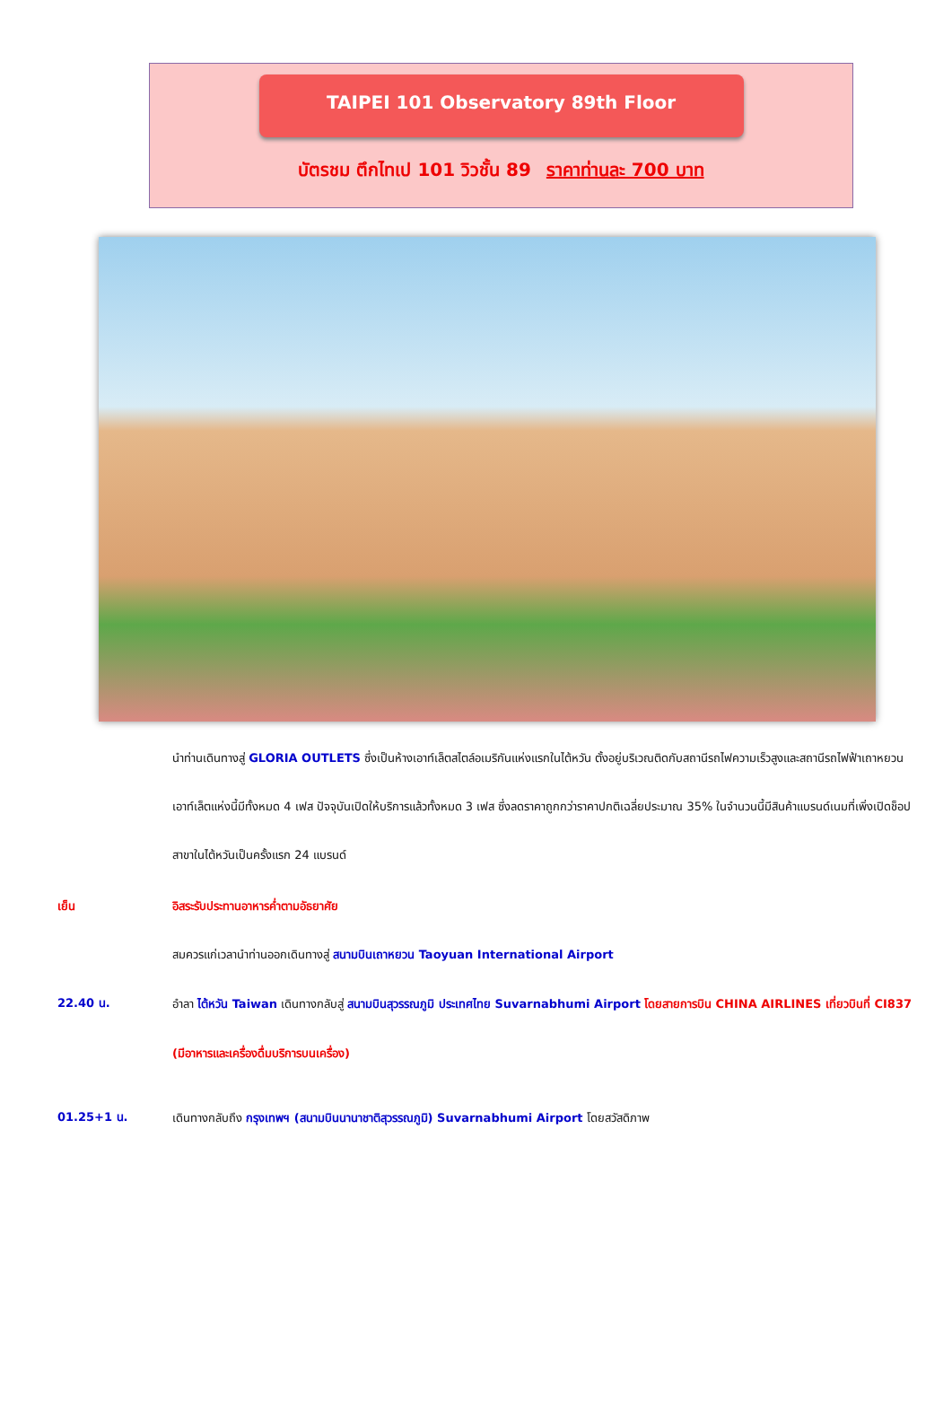TAIPEI 101 Observatory 89th Floor
บัตรชม ตึกไทเป 101 วิวชั้น 89 ราคาท่านละ 700 บาท
นำท่านเดินทางสู่ GLORIA OUTLETS ซึ่งเป็นห้างเอาท์เล็ตสไตล์อเมริกันแห่งแรกในไต้หวัน ตั้งอยู่บริเวณติดกับสถานีรถไฟความเร็วสูงและสถานีรถไฟฟ้าเถาหยวน เอาท์เล็ตแห่งนี้มีทั้งหมด 4 เฟส ปัจจุบันเปิดให้บริการแล้วทั้งหมด 3 เฟส ซึ่งลดราคาถูกกว่าราคาปกติเฉลี่ยประมาณ 35% ในจำนวนนี้มีสินค้าแบรนด์เนมที่เพิ่งเปิดช็อปสาขาในไต้หวันเป็นครั้งแรก 24 แบรนด์
เย็น อิสระรับประทานอาหารค่ำตามอัธยาศัย
สมควรแก่เวลานำท่านออกเดินทางสู่ สนามบินเถาหยวน Taoyuan International Airport
22.40 น.
อำลา ไต้หวัน Taiwan เดินทางกลับสู่ สนามบินสุวรรณภูมิ ประเทศไทย Suvarnabhumi Airport โดยสายการบิน CHINA AIRLINES เที่ยวบินที่ CI837 (มีอาหารและเครื่องดื่มบริการบนเครื่อง)
01.25+1 น.
เดินทางกลับถึง กรุงเทพฯ (สนามบินนานาชาติสุวรรณภูมิ) Suvarnabhumi Airport โดยสวัสดิภาพ